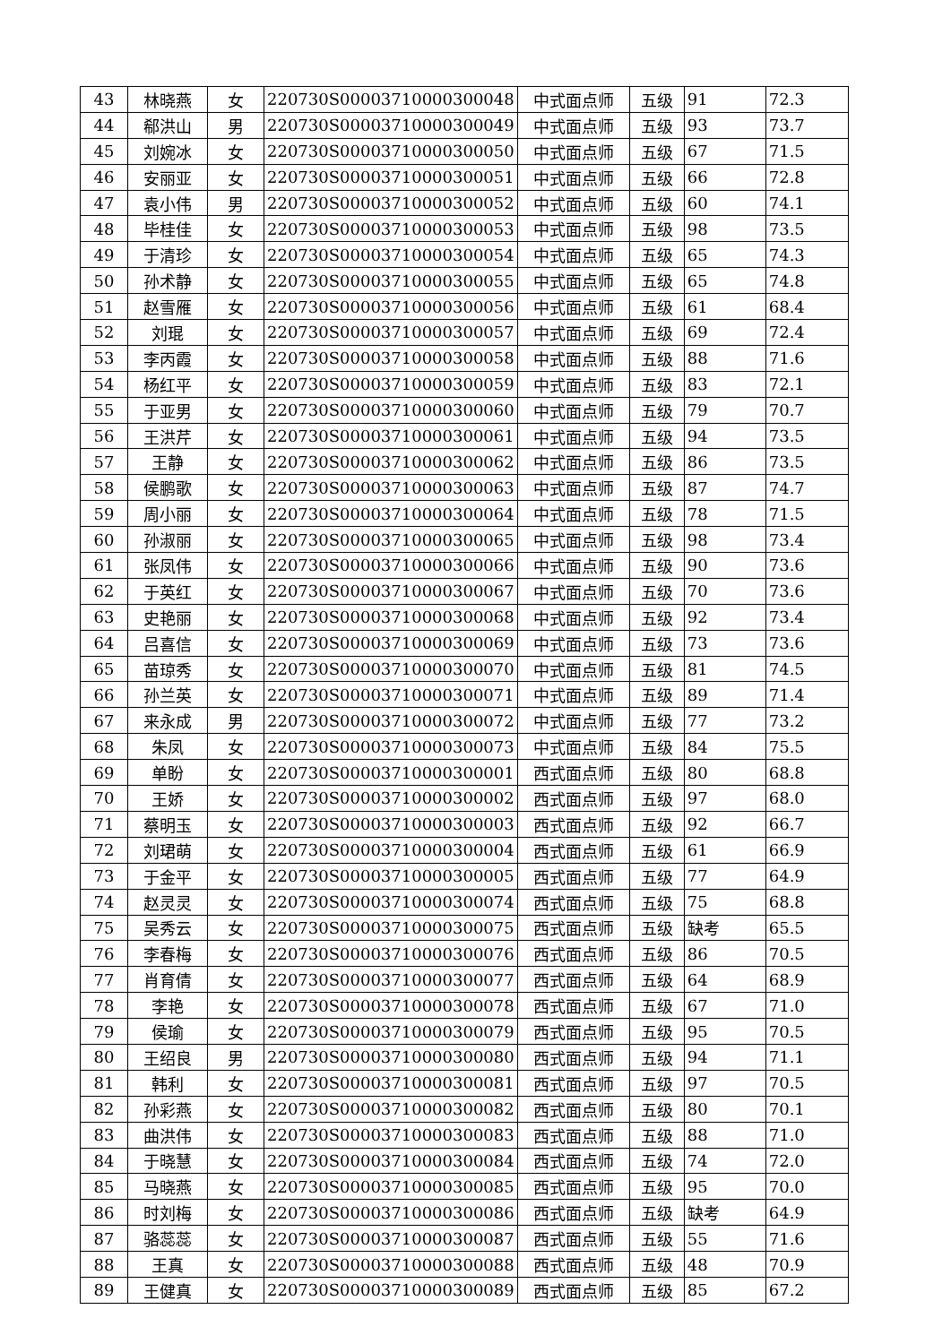| 43 | 林晓燕 | 女 | 220730S00003710000300048 | 中式面点师 | 五级 | 91 | 72.3 |
| 44 | 郗洪山 | 男 | 220730S00003710000300049 | 中式面点师 | 五级 | 93 | 73.7 |
| 45 | 刘婉冰 | 女 | 220730S00003710000300050 | 中式面点师 | 五级 | 67 | 71.5 |
| 46 | 安丽亚 | 女 | 220730S00003710000300051 | 中式面点师 | 五级 | 66 | 72.8 |
| 47 | 袁小伟 | 男 | 220730S00003710000300052 | 中式面点师 | 五级 | 60 | 74.1 |
| 48 | 毕桂佳 | 女 | 220730S00003710000300053 | 中式面点师 | 五级 | 98 | 73.5 |
| 49 | 于清珍 | 女 | 220730S00003710000300054 | 中式面点师 | 五级 | 65 | 74.3 |
| 50 | 孙术静 | 女 | 220730S00003710000300055 | 中式面点师 | 五级 | 65 | 74.8 |
| 51 | 赵雪雁 | 女 | 220730S00003710000300056 | 中式面点师 | 五级 | 61 | 68.4 |
| 52 | 刘琨 | 女 | 220730S00003710000300057 | 中式面点师 | 五级 | 69 | 72.4 |
| 53 | 李丙霞 | 女 | 220730S00003710000300058 | 中式面点师 | 五级 | 88 | 71.6 |
| 54 | 杨红平 | 女 | 220730S00003710000300059 | 中式面点师 | 五级 | 83 | 72.1 |
| 55 | 于亚男 | 女 | 220730S00003710000300060 | 中式面点师 | 五级 | 79 | 70.7 |
| 56 | 王洪芹 | 女 | 220730S00003710000300061 | 中式面点师 | 五级 | 94 | 73.5 |
| 57 | 王静 | 女 | 220730S00003710000300062 | 中式面点师 | 五级 | 86 | 73.5 |
| 58 | 侯鹏歌 | 女 | 220730S00003710000300063 | 中式面点师 | 五级 | 87 | 74.7 |
| 59 | 周小丽 | 女 | 220730S00003710000300064 | 中式面点师 | 五级 | 78 | 71.5 |
| 60 | 孙淑丽 | 女 | 220730S00003710000300065 | 中式面点师 | 五级 | 98 | 73.4 |
| 61 | 张凤伟 | 女 | 220730S00003710000300066 | 中式面点师 | 五级 | 90 | 73.6 |
| 62 | 于英红 | 女 | 220730S00003710000300067 | 中式面点师 | 五级 | 70 | 73.6 |
| 63 | 史艳丽 | 女 | 220730S00003710000300068 | 中式面点师 | 五级 | 92 | 73.4 |
| 64 | 吕喜信 | 女 | 220730S00003710000300069 | 中式面点师 | 五级 | 73 | 73.6 |
| 65 | 苗琼秀 | 女 | 220730S00003710000300070 | 中式面点师 | 五级 | 81 | 74.5 |
| 66 | 孙兰英 | 女 | 220730S00003710000300071 | 中式面点师 | 五级 | 89 | 71.4 |
| 67 | 来永成 | 男 | 220730S00003710000300072 | 中式面点师 | 五级 | 77 | 73.2 |
| 68 | 朱凤 | 女 | 220730S00003710000300073 | 中式面点师 | 五级 | 84 | 75.5 |
| 69 | 单盼 | 女 | 220730S00003710000300001 | 西式面点师 | 五级 | 80 | 68.8 |
| 70 | 王娇 | 女 | 220730S00003710000300002 | 西式面点师 | 五级 | 97 | 68.0 |
| 71 | 蔡明玉 | 女 | 220730S00003710000300003 | 西式面点师 | 五级 | 92 | 66.7 |
| 72 | 刘珺萌 | 女 | 220730S00003710000300004 | 西式面点师 | 五级 | 61 | 66.9 |
| 73 | 于金平 | 女 | 220730S00003710000300005 | 西式面点师 | 五级 | 77 | 64.9 |
| 74 | 赵灵灵 | 女 | 220730S00003710000300074 | 西式面点师 | 五级 | 75 | 68.8 |
| 75 | 吴秀云 | 女 | 220730S00003710000300075 | 西式面点师 | 五级 | 缺考 | 65.5 |
| 76 | 李春梅 | 女 | 220730S00003710000300076 | 西式面点师 | 五级 | 86 | 70.5 |
| 77 | 肖育倩 | 女 | 220730S00003710000300077 | 西式面点师 | 五级 | 64 | 68.9 |
| 78 | 李艳 | 女 | 220730S00003710000300078 | 西式面点师 | 五级 | 67 | 71.0 |
| 79 | 侯瑜 | 女 | 220730S00003710000300079 | 西式面点师 | 五级 | 95 | 70.5 |
| 80 | 王绍良 | 男 | 220730S00003710000300080 | 西式面点师 | 五级 | 94 | 71.1 |
| 81 | 韩利 | 女 | 220730S00003710000300081 | 西式面点师 | 五级 | 97 | 70.5 |
| 82 | 孙彩燕 | 女 | 220730S00003710000300082 | 西式面点师 | 五级 | 80 | 70.1 |
| 83 | 曲洪伟 | 女 | 220730S00003710000300083 | 西式面点师 | 五级 | 88 | 71.0 |
| 84 | 于晓慧 | 女 | 220730S00003710000300084 | 西式面点师 | 五级 | 74 | 72.0 |
| 85 | 马晓燕 | 女 | 220730S00003710000300085 | 西式面点师 | 五级 | 95 | 70.0 |
| 86 | 时刘梅 | 女 | 220730S00003710000300086 | 西式面点师 | 五级 | 缺考 | 64.9 |
| 87 | 骆蕊蕊 | 女 | 220730S00003710000300087 | 西式面点师 | 五级 | 55 | 71.6 |
| 88 | 王真 | 女 | 220730S00003710000300088 | 西式面点师 | 五级 | 48 | 70.9 |
| 89 | 王健真 | 女 | 220730S00003710000300089 | 西式面点师 | 五级 | 85 | 67.2 |